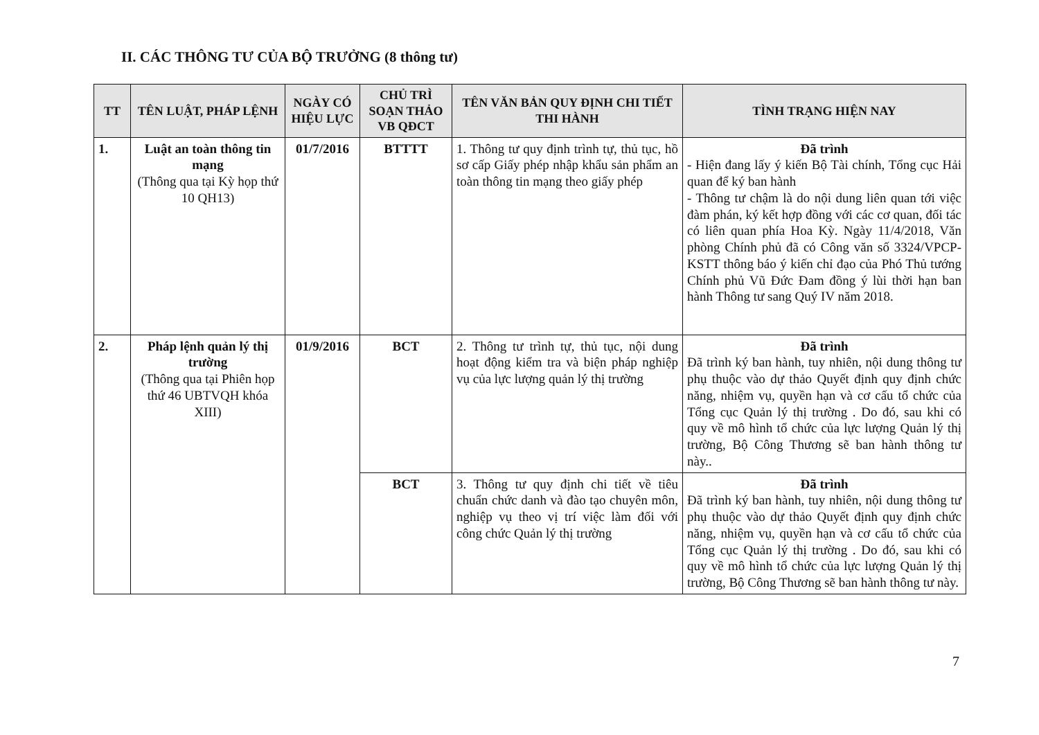II. CÁC THÔNG TƯ CỦA BỘ TRƯỞNG (8 thông tư)
| TT | TÊN LUẬT, PHÁP LỆNH | NGÀY CÓ HIỆU LỰC | CHỦ TRÌ SOẠN THẢO VB QĐCT | TÊN VĂN BẢN QUY ĐỊNH CHI TIẾT THI HÀNH | TÌNH TRẠNG HIỆN NAY |
| --- | --- | --- | --- | --- | --- |
| 1. | Luật an toàn thông tin mạng (Thông qua tại Kỳ họp thứ 10 QH13) | 01/7/2016 | BTTTT | 1. Thông tư quy định trình tự, thủ tục, hồ sơ cấp Giấy phép nhập khẩu sản phẩm an toàn thông tin mạng theo giấy phép | Đã trình - Hiện đang lấy ý kiến Bộ Tài chính, Tổng cục Hải quan để ký ban hành - Thông tư chậm là do nội dung liên quan tới việc đàm phán, ký kết hợp đồng với các cơ quan, đối tác có liên quan phía Hoa Kỳ. Ngày 11/4/2018, Văn phòng Chính phủ đã có Công văn số 3324/VPCP-KSTT thông báo ý kiến chỉ đạo của Phó Thủ tướng Chính phủ Vũ Đức Đam đồng ý lùi thời hạn ban hành Thông tư sang Quý IV năm 2018. |
| 2. | Pháp lệnh quản lý thị trường (Thông qua tại Phiên họp thứ 46 UBTVQH khóa XIII) | 01/9/2016 | BCT | 2. Thông tư trình tự, thủ tục, nội dung hoạt động kiểm tra và biện pháp nghiệp vụ của lực lượng quản lý thị trường | Đã trình Đã trình ký ban hành, tuy nhiên, nội dung thông tư phụ thuộc vào dự thảo Quyết định quy định chức năng, nhiệm vụ, quyền hạn và cơ cấu tổ chức của Tổng cục Quản lý thị trường . Do đó, sau khi có quy về mô hình tổ chức của lực lượng Quản lý thị trường, Bộ Công Thương sẽ ban hành thông tư này.. |
| | | | BCT | 3. Thông tư quy định chi tiết về tiêu chuẩn chức danh và đào tạo chuyên môn, nghiệp vụ theo vị trí việc làm đối với công chức Quản lý thị trường | Đã trình Đã trình ký ban hành, tuy nhiên, nội dung thông tư phụ thuộc vào dự thảo Quyết định quy định chức năng, nhiệm vụ, quyền hạn và cơ cấu tổ chức của Tổng cục Quản lý thị trường . Do đó, sau khi có quy về mô hình tổ chức của lực lượng Quản lý thị trường, Bộ Công Thương sẽ ban hành thông tư này. |
7